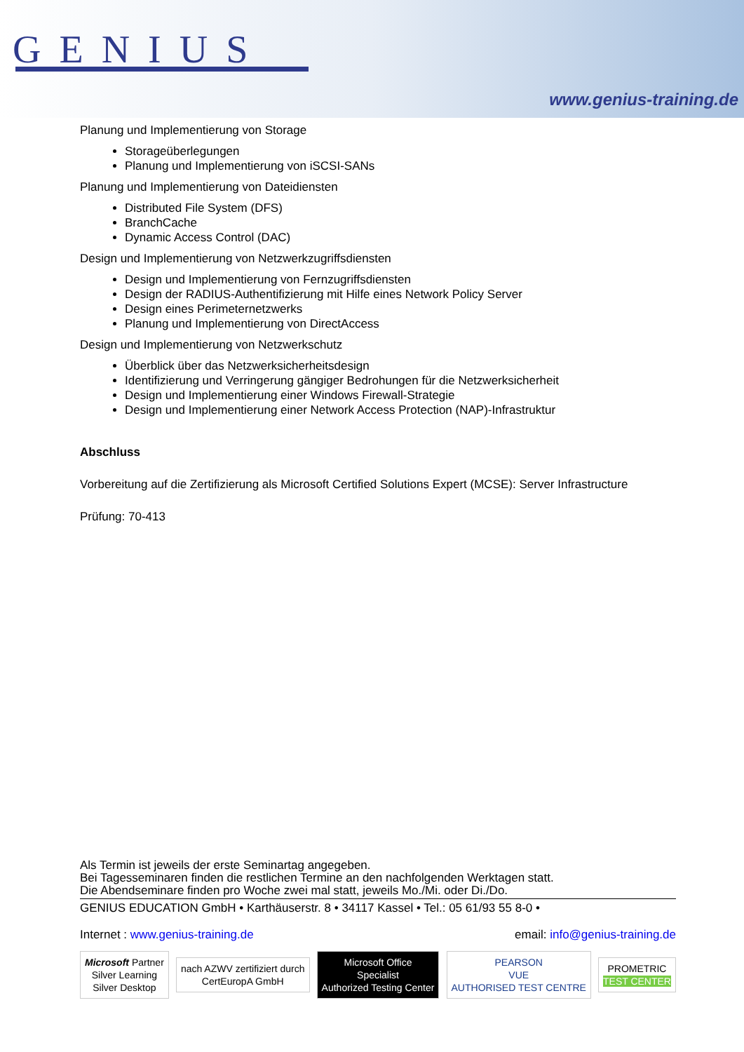GENIUS
www.genius-training.de
Planung und Implementierung von Storage
Storageüberlegungen
Planung und Implementierung von iSCSI-SANs
Planung und Implementierung von Dateidiensten
Distributed File System (DFS)
BranchCache
Dynamic Access Control (DAC)
Design und Implementierung von Netzwerkzugriffsdiensten
Design und Implementierung von Fernzugriffsdiensten
Design der RADIUS-Authentifizierung mit Hilfe eines Network Policy Server
Design eines Perimeternetzwerks
Planung und Implementierung von DirectAccess
Design und Implementierung von Netzwerkschutz
Überblick über das Netzwerksicherheitsdesign
Identifizierung und Verringerung gängiger Bedrohungen für die Netzwerksicherheit
Design und Implementierung einer Windows Firewall-Strategie
Design und Implementierung einer Network Access Protection (NAP)-Infrastruktur
Abschluss
Vorbereitung auf die Zertifizierung als Microsoft Certified Solutions Expert (MCSE): Server Infrastructure
Prüfung: 70-413
Als Termin ist jeweils der erste Seminartag angegeben.
Bei Tagesseminaren finden die restlichen Termine an den nachfolgenden Werktagen statt.
Die Abendseminare finden pro Woche zwei mal statt, jeweils Mo./Mi. oder Di./Do.
GENIUS EDUCATION GmbH • Karthäuserstr. 8 • 34117 Kassel • Tel.: 05 61/93 55 8-0 •
Internet : www.genius-training.de email: info@genius-training.de
Microsoft Partner
Silver Learning
Silver Desktop
nach AZWV zertifiziert durch
CertEuropA GmbH
Microsoft Office
Specialist
Authorized Testing Center
PEARSON
VUE
AUTHORISED TEST CENTRE
PROMETRIC
TEST CENTER